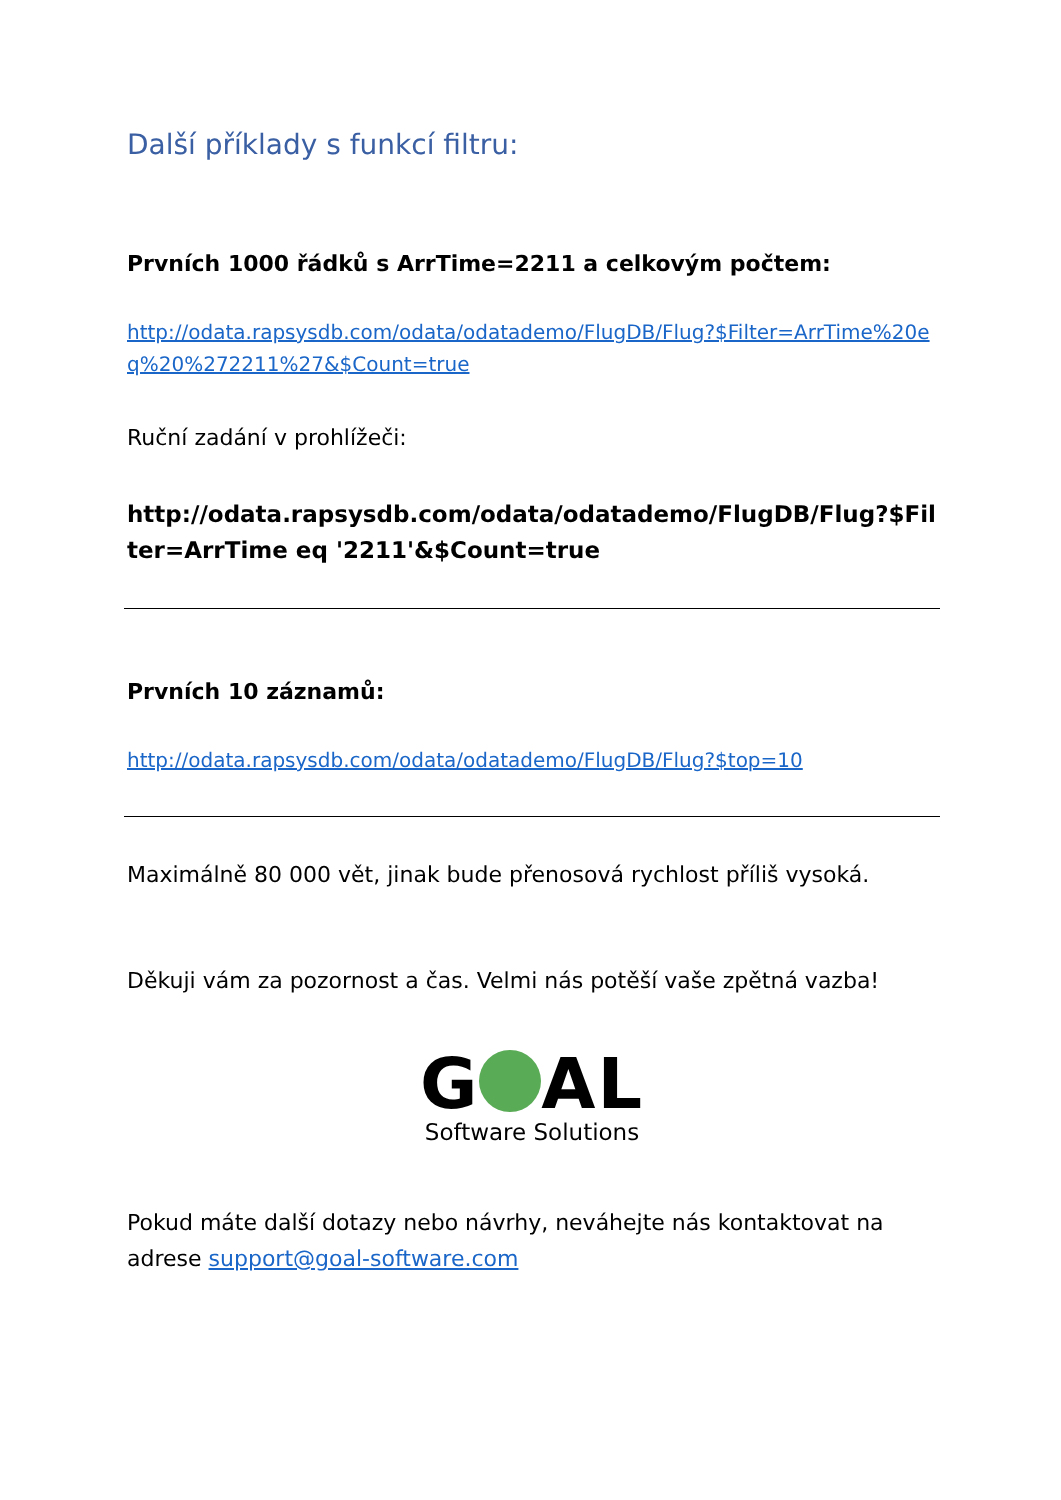Další příklady s funkcí filtru:
Prvních 1000 řádků s ArrTime=2211 a celkovým počtem:
http://odata.rapsysdb.com/odata/odatademo/FlugDB/Flug?$Filter=ArrTime%20eq%20%272211%27&$Count=true
Ruční zadání v prohlížeči:
http://odata.rapsysdb.com/odata/odatademo/FlugDB/Flug?$Filter=ArrTime eq '2211'&$Count=true
Prvních 10 záznamů:
http://odata.rapsysdb.com/odata/odatademo/FlugDB/Flug?$top=10
Maximálně 80 000 vět, jinak bude přenosová rychlost příliš vysoká.
Děkuji vám za pozornost a čas. Velmi nás potěší vaše zpětná vazba!
G AL
Software Solutions
Pokud máte další dotazy nebo návrhy, neváhejte nás kontaktovat na adrese support@goal-software.com